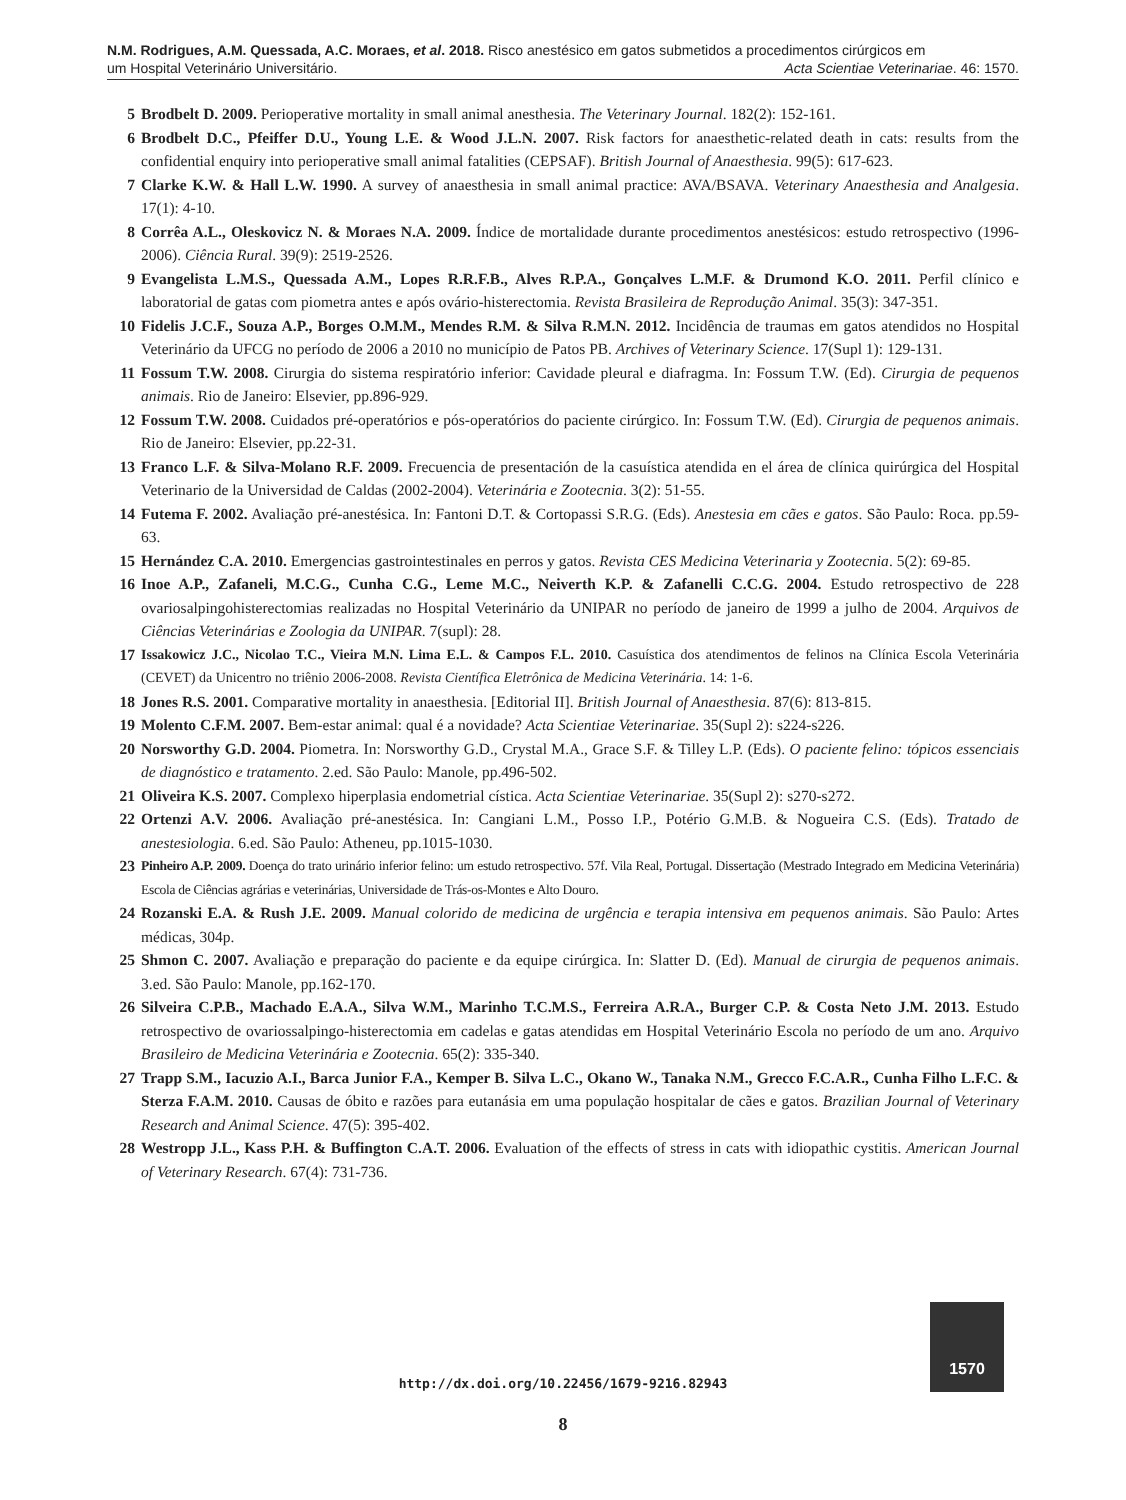N.M. Rodrigues, A.M. Quessada, A.C. Moraes, et al. 2018. Risco anestésico em gatos submetidos a procedimentos cirúrgicos em
um Hospital Veterinário Universitário. Acta Scientiae Veterinariae. 46: 1570.
5 Brodbelt D. 2009. Perioperative mortality in small animal anesthesia. The Veterinary Journal. 182(2): 152-161.
6 Brodbelt D.C., Pfeiffer D.U., Young L.E. & Wood J.L.N. 2007. Risk factors for anaesthetic-related death in cats: results from the confidential enquiry into perioperative small animal fatalities (CEPSAF). British Journal of Anaesthesia. 99(5): 617-623.
7 Clarke K.W. & Hall L.W. 1990. A survey of anaesthesia in small animal practice: AVA/BSAVA. Veterinary Anaesthesia and Analgesia. 17(1): 4-10.
8 Corrêa A.L., Oleskovicz N. & Moraes N.A. 2009. Índice de mortalidade durante procedimentos anestésicos: estudo retrospectivo (1996-2006). Ciência Rural. 39(9): 2519-2526.
9 Evangelista L.M.S., Quessada A.M., Lopes R.R.F.B., Alves R.P.A., Gonçalves L.M.F. & Drumond K.O. 2011. Perfil clínico e laboratorial de gatas com piometra antes e após ovário-histerectomia. Revista Brasileira de Reprodução Animal. 35(3): 347-351.
10 Fidelis J.C.F., Souza A.P., Borges O.M.M., Mendes R.M. & Silva R.M.N. 2012. Incidência de traumas em gatos atendidos no Hospital Veterinário da UFCG no período de 2006 a 2010 no município de Patos PB. Archives of Veterinary Science. 17(Supl 1): 129-131.
11 Fossum T.W. 2008. Cirurgia do sistema respiratório inferior: Cavidade pleural e diafragma. In: Fossum T.W. (Ed). Cirurgia de pequenos animais. Rio de Janeiro: Elsevier, pp.896-929.
12 Fossum T.W. 2008. Cuidados pré-operatórios e pós-operatórios do paciente cirúrgico. In: Fossum T.W. (Ed). Cirurgia de pequenos animais. Rio de Janeiro: Elsevier, pp.22-31.
13 Franco L.F. & Silva-Molano R.F. 2009. Frecuencia de presentación de la casuística atendida en el área de clínica quirúrgica del Hospital Veterinario de la Universidad de Caldas (2002-2004). Veterinária e Zootecnia. 3(2): 51-55.
14 Futema F. 2002. Avaliação pré-anestésica. In: Fantoni D.T. & Cortopassi S.R.G. (Eds). Anestesia em cães e gatos. São Paulo: Roca. pp.59-63.
15 Hernández C.A. 2010. Emergencias gastrointestinales en perros y gatos. Revista CES Medicina Veterinaria y Zootecnia. 5(2): 69-85.
16 Inoe A.P., Zafaneli, M.C.G., Cunha C.G., Leme M.C., Neiverth K.P. & Zafanelli C.C.G. 2004. Estudo retrospectivo de 228 ovariosalpingohisterectomias realizadas no Hospital Veterinário da UNIPAR no período de janeiro de 1999 a julho de 2004. Arquivos de Ciências Veterinárias e Zoologia da UNIPAR. 7(supl): 28.
17 Issakowicz J.C., Nicolao T.C., Vieira M.N. Lima E.L. & Campos F.L. 2010. Casuística dos atendimentos de felinos na Clínica Escola Veterinária (CEVET) da Unicentro no triênio 2006-2008. Revista Científica Eletrônica de Medicina Veterinária. 14: 1-6.
18 Jones R.S. 2001. Comparative mortality in anaesthesia. [Editorial II]. British Journal of Anaesthesia. 87(6): 813-815.
19 Molento C.F.M. 2007. Bem-estar animal: qual é a novidade? Acta Scientiae Veterinariae. 35(Supl 2): s224-s226.
20 Norsworthy G.D. 2004. Piometra. In: Norsworthy G.D., Crystal M.A., Grace S.F. & Tilley L.P. (Eds). O paciente felino: tópicos essenciais de diagnóstico e tratamento. 2.ed. São Paulo: Manole, pp.496-502.
21 Oliveira K.S. 2007. Complexo hiperplasia endometrial cística. Acta Scientiae Veterinariae. 35(Supl 2): s270-s272.
22 Ortenzi A.V. 2006. Avaliação pré-anestésica. In: Cangiani L.M., Posso I.P., Potério G.M.B. & Nogueira C.S. (Eds). Tratado de anestesiologia. 6.ed. São Paulo: Atheneu, pp.1015-1030.
23 Pinheiro A.P. 2009. Doença do trato urinário inferior felino: um estudo retrospectivo. 57f. Vila Real, Portugal. Dissertação (Mestrado Integrado em Medicina Veterinária) Escola de Ciências agrárias e veterinárias, Universidade de Trás-os-Montes e Alto Douro.
24 Rozanski E.A. & Rush J.E. 2009. Manual colorido de medicina de urgência e terapia intensiva em pequenos animais. São Paulo: Artes médicas, 304p.
25 Shmon C. 2007. Avaliação e preparação do paciente e da equipe cirúrgica. In: Slatter D. (Ed). Manual de cirurgia de pequenos animais. 3.ed. São Paulo: Manole, pp.162-170.
26 Silveira C.P.B., Machado E.A.A., Silva W.M., Marinho T.C.M.S., Ferreira A.R.A., Burger C.P. & Costa Neto J.M. 2013. Estudo retrospectivo de ovariossalpingo-histerectomia em cadelas e gatas atendidas em Hospital Veterinário Escola no período de um ano. Arquivo Brasileiro de Medicina Veterinária e Zootecnia. 65(2): 335-340.
27 Trapp S.M., Iacuzio A.I., Barca Junior F.A., Kemper B. Silva L.C., Okano W., Tanaka N.M., Grecco F.C.A.R., Cunha Filho L.F.C. & Sterza F.A.M. 2010. Causas de óbito e razões para eutanásia em uma população hospitalar de cães e gatos. Brazilian Journal of Veterinary Research and Animal Science. 47(5): 395-402.
28 Westropp J.L., Kass P.H. & Buffington C.A.T. 2006. Evaluation of the effects of stress in cats with idiopathic cystitis. American Journal of Veterinary Research. 67(4): 731-736.
1570
http://dx.doi.org/10.22456/1679-9216.82943
8